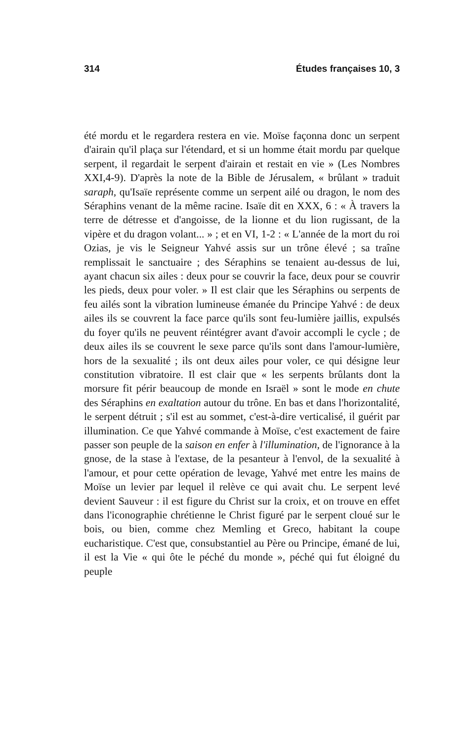314 Études françaises 10, 3
été mordu et le regardera restera en vie. Moïse façonna donc un serpent d'airain qu'il plaça sur l'étendard, et si un homme était mordu par quelque serpent, il regardait le serpent d'airain et restait en vie » (Les Nombres XXI,4-9). D'après la note de la Bible de Jérusalem, « brûlant » traduit saraph, qu'Isaïe représente comme un serpent ailé ou dragon, le nom des Séraphins venant de la même racine. Isaïe dit en XXX, 6 : « À travers la terre de détresse et d'angoisse, de la lionne et du lion rugissant, de la vipère et du dragon volant... » ; et en VI, 1-2 : « L'année de la mort du roi Ozias, je vis le Seigneur Yahvé assis sur un trône élevé ; sa traîne remplissait le sanctuaire ; des Séraphins se tenaient au-dessus de lui, ayant chacun six ailes : deux pour se couvrir la face, deux pour se couvrir les pieds, deux pour voler. » Il est clair que les Séraphins ou serpents de feu ailés sont la vibration lumineuse émanée du Principe Yahvé : de deux ailes ils se couvrent la face parce qu'ils sont feu-lumière jaillis, expulsés du foyer qu'ils ne peuvent réintégrer avant d'avoir accompli le cycle ; de deux ailes ils se couvrent le sexe parce qu'ils sont dans l'amour-lumière, hors de la sexualité ; ils ont deux ailes pour voler, ce qui désigne leur constitution vibratoire. Il est clair que « les serpents brûlants dont la morsure fit périr beaucoup de monde en Israël » sont le mode en chute des Séraphins en exaltation autour du trône. En bas et dans l'horizontalité, le serpent détruit ; s'il est au sommet, c'est-à-dire verticalisé, il guérit par illumination. Ce que Yahvé commande à Moïse, c'est exactement de faire passer son peuple de la saison en enfer à l'illumination, de l'ignorance à la gnose, de la stase à l'extase, de la pesanteur à l'envol, de la sexualité à l'amour, et pour cette opération de levage, Yahvé met entre les mains de Moïse un levier par lequel il relève ce qui avait chu. Le serpent levé devient Sauveur : il est figure du Christ sur la croix, et on trouve en effet dans l'iconographie chrétienne le Christ figuré par le serpent cloué sur le bois, ou bien, comme chez Memling et Greco, habitant la coupe eucharistique. C'est que, consubstantiel au Père ou Principe, émané de lui, il est la Vie « qui ôte le péché du monde », péché qui fut éloigné du peuple